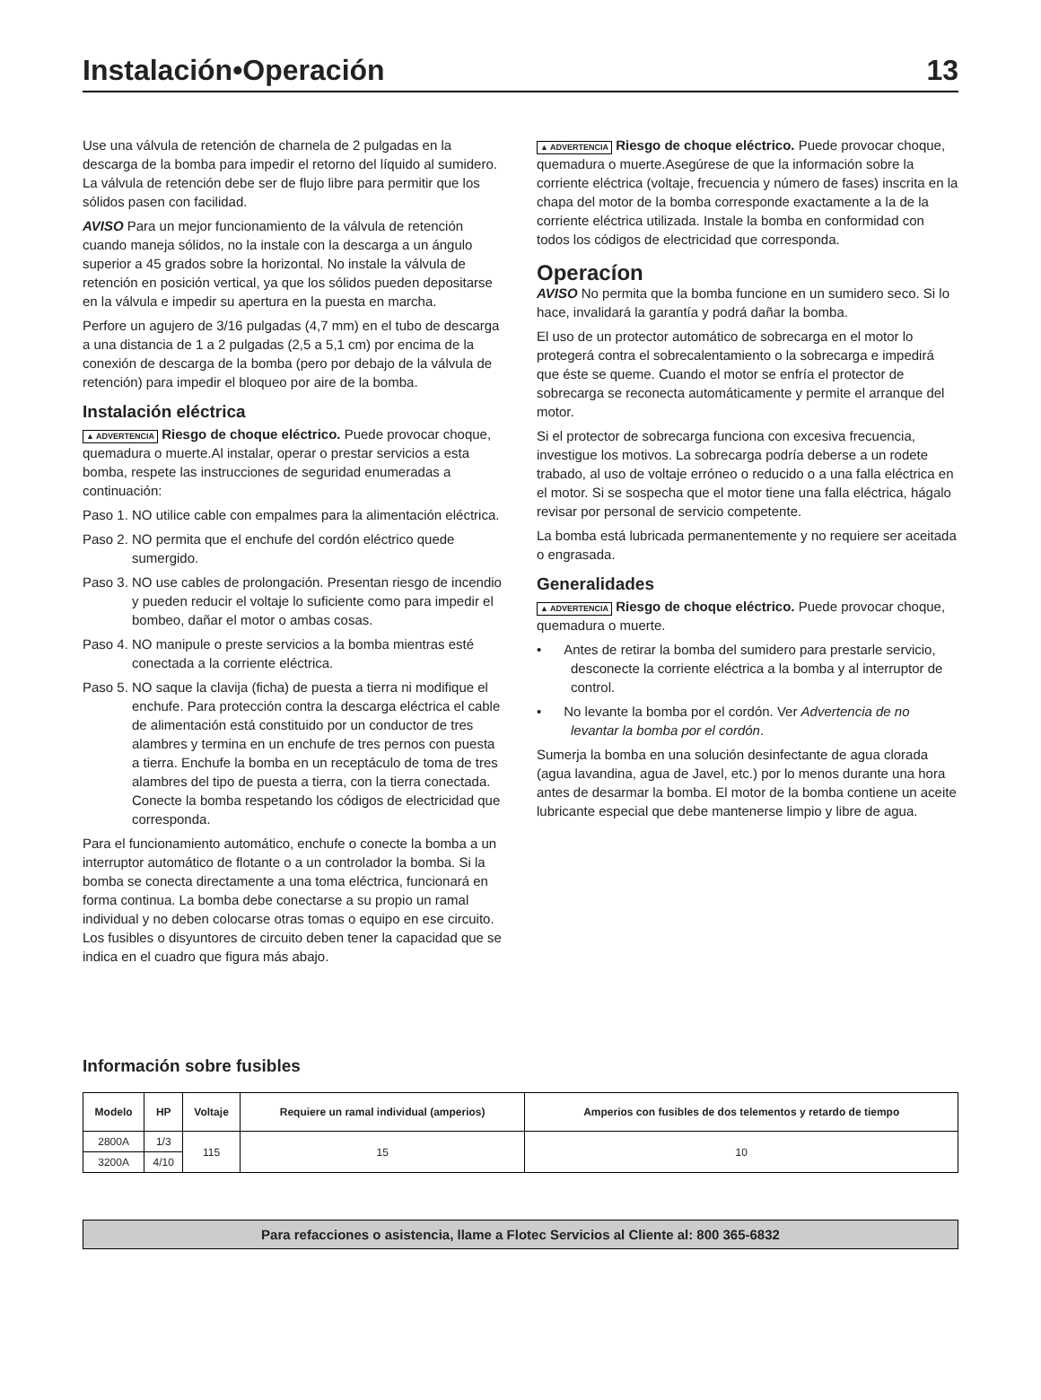Instalación•Operación 13
Use una válvula de retención de charnela de 2 pulgadas en la descarga de la bomba para impedir el retorno del líquido al sumidero. La válvula de retención debe ser de flujo libre para permitir que los sólidos pasen con facilidad.
AVISO Para un mejor funcionamiento de la válvula de retención cuando maneja sólidos, no la instale con la descarga a un ángulo superior a 45 grados sobre la horizontal. No instale la válvula de retención en posición vertical, ya que los sólidos pueden depositarse en la válvula e impedir su apertura en la puesta en marcha.
Perfore un agujero de 3/16 pulgadas (4,7 mm) en el tubo de descarga a una distancia de 1 a 2 pulgadas (2,5 a 5,1 cm) por encima de la conexión de descarga de la bomba (pero por debajo de la válvula de retención) para impedir el bloqueo por aire de la bomba.
Instalación eléctrica
▲ ADVERTENCIA Riesgo de choque eléctrico. Puede provocar choque, quemadura o muerte.Al instalar, operar o prestar servicios a esta bomba, respete las instrucciones de seguridad enumeradas a continuación:
Paso 1. NO utilice cable con empalmes para la alimentación eléctrica.
Paso 2. NO permita que el enchufe del cordón eléctrico quede sumergido.
Paso 3. NO use cables de prolongación. Presentan riesgo de incendio y pueden reducir el voltaje lo suficiente como para impedir el bombeo, dañar el motor o ambas cosas.
Paso 4. NO manipule o preste servicios a la bomba mientras esté conectada a la corriente eléctrica.
Paso 5. NO saque la clavija (ficha) de puesta a tierra ni modifique el enchufe. Para protección contra la descarga eléctrica el cable de alimentación está constituido por un conductor de tres alambres y termina en un enchufe de tres pernos con puesta a tierra. Enchufe la bomba en un receptáculo de toma de tres alambres del tipo de puesta a tierra, con la tierra conectada. Conecte la bomba respetando los códigos de electricidad que corresponda.
Para el funcionamiento automático, enchufe o conecte la bomba a un interruptor automático de flotante o a un controlador la bomba. Si la bomba se conecta directamente a una toma eléctrica, funcionará en forma continua. La bomba debe conectarse a su propio un ramal individual y no deben colocarse otras tomas o equipo en ese circuito. Los fusibles o disyuntores de circuito deben tener la capacidad que se indica en el cuadro que figura más abajo.
▲ ADVERTENCIA Riesgo de choque eléctrico. Puede provocar choque, quemadura o muerte.Asegúrese de que la información sobre la corriente eléctrica (voltaje, frecuencia y número de fases) inscrita en la chapa del motor de la bomba corresponde exactamente a la de la corriente eléctrica utilizada. Instale la bomba en conformidad con todos los códigos de electricidad que corresponda.
Operacíon
AVISO No permita que la bomba funcione en un sumidero seco. Si lo hace, invalidará la garantía y podrá dañar la bomba.
El uso de un protector automático de sobrecarga en el motor lo protegerá contra el sobrecalentamiento o la sobrecarga e impedirá que éste se queme. Cuando el motor se enfría el protector de sobrecarga se reconecta automáticamente y permite el arranque del motor.
Si el protector de sobrecarga funciona con excesiva frecuencia, investigue los motivos. La sobrecarga podría deberse a un rodete trabado, al uso de voltaje erróneo o reducido o a una falla eléctrica en el motor. Si se sospecha que el motor tiene una falla eléctrica, hágalo revisar por personal de servicio competente.
La bomba está lubricada permanentemente y no requiere ser aceitada o engrasada.
Generalidades
▲ ADVERTENCIA Riesgo de choque eléctrico. Puede provocar choque, quemadura o muerte.
• Antes de retirar la bomba del sumidero para prestarle servicio, desconecte la corriente eléctrica a la bomba y al interruptor de control.
• No levante la bomba por el cordón. Ver Advertencia de no levantar la bomba por el cordón.
Sumerja la bomba en una solución desinfectante de agua clorada (agua lavandina, agua de Javel, etc.) por lo menos durante una hora antes de desarmar la bomba. El motor de la bomba contiene un aceite lubricante especial que debe mantenerse limpio y libre de agua.
Información sobre fusibles
| Modelo | HP | Voltaje | Requiere un ramal individual (amperios) | Amperios con fusibles de dos telementos y retardo de tiempo |
| --- | --- | --- | --- | --- |
| 2800A | 1/3 | 115 | 15 | 10 |
| 3200A | 4/10 | | | |
Para refacciones o asistencia, llame a Flotec Servicios al Cliente al: 800 365-6832